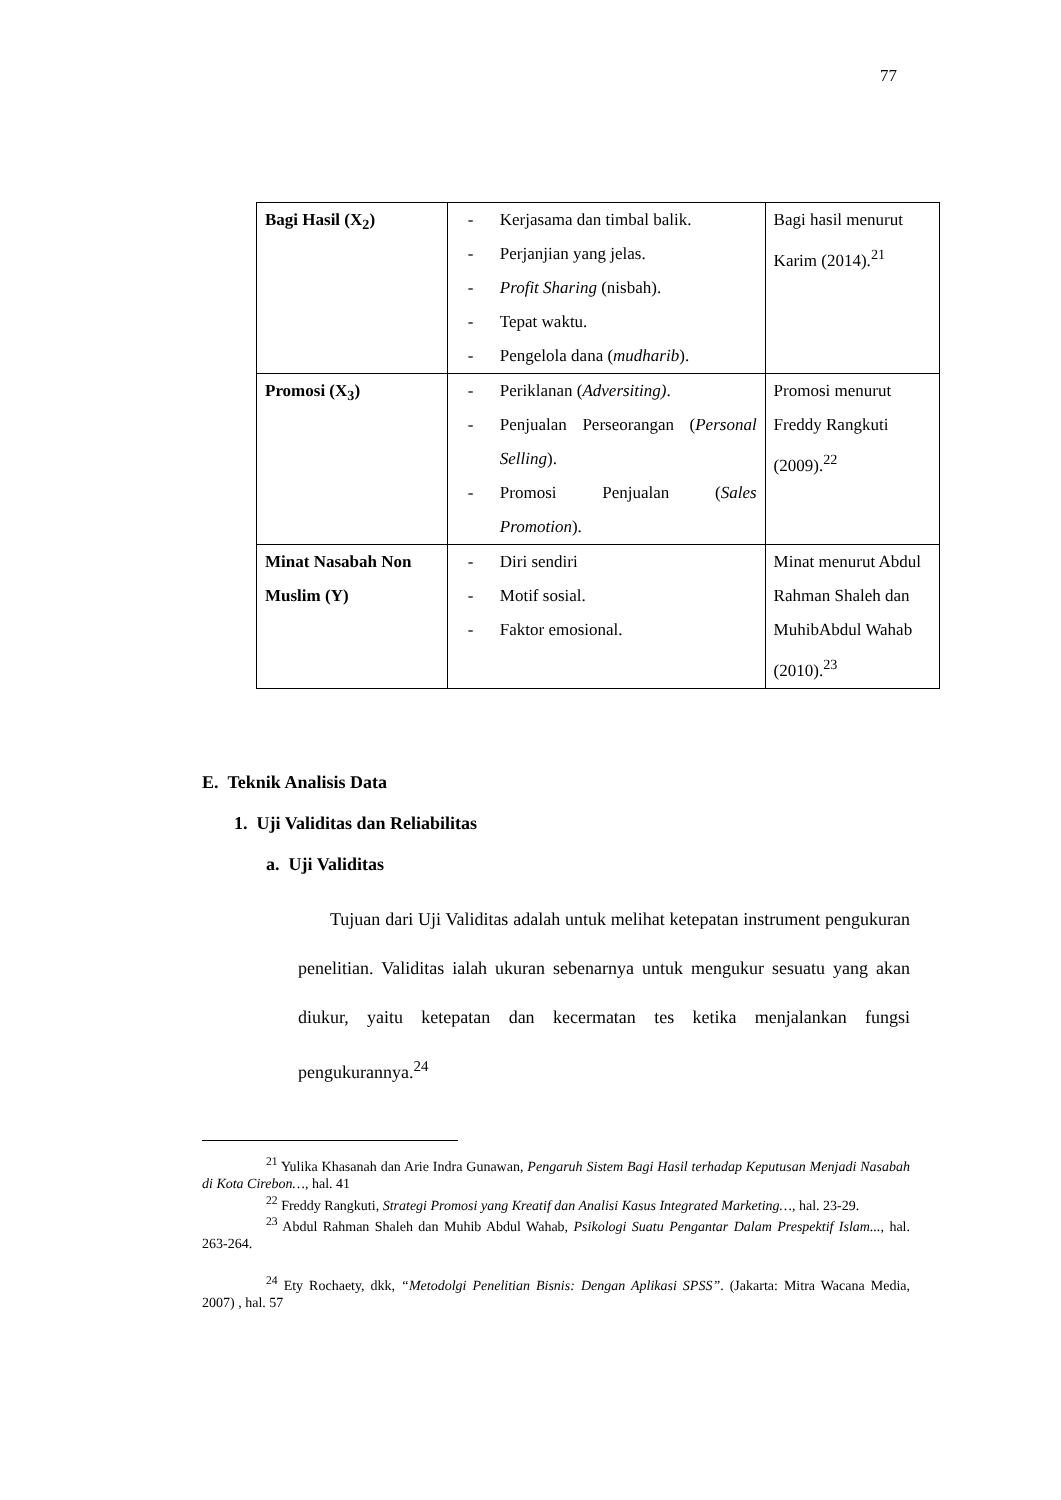77
| Bagi Hasil (X<sub>2</sub>) | - Kerjasama dan timbal balik. - Perjanjian yang jelas. - Profit Sharing (nisbah). - Tepat waktu. - Pengelola dana ( mudharib ). | Bagi hasil menurut Karim (2014).<sup>21</sup> |
| Promosi (X<sub>3</sub>) | - Periklanan ( Adversiting) . - Penjualan Perseorangan ( Personal Selling ). - Promosi Penjualan ( Sales Promotion ). | Promosi menurut Freddy Rangkuti (2009).<sup>22</sup> |
| Minat Nasabah Non Muslim (Y) | - Diri sendiri - Motif sosial. - Faktor emosional. | Minat menurut Abdul Rahman Shaleh dan MuhibAbdul Wahab (2010).<sup>23</sup> |
E. Teknik Analisis Data
1. Uji Validitas dan Reliabilitas
a. Uji Validitas
Tujuan dari Uji Validitas adalah untuk melihat ketepatan instrument pengukuran penelitian. Validitas ialah ukuran sebenarnya untuk mengukur sesuatu yang akan diukur, yaitu ketepatan dan kecermatan tes ketika menjalankan fungsi pengukurannya.<sup>24</sup>
<sup>21</sup> Yulika Khasanah dan Arie Indra Gunawan, Pengaruh Sistem Bagi Hasil terhadap Keputusan Menjadi Nasabah di Kota Cirebon…, hal. 41
<sup>22</sup> Freddy Rangkuti, Strategi Promosi yang Kreatif dan Analisi Kasus Integrated Marketing…, hal. 23-29.
<sup>23</sup> Abdul Rahman Shaleh dan Muhib Abdul Wahab, Psikologi Suatu Pengantar Dalam Prespektif Islam..., hal. 263-264.
<sup>24</sup> Ety Rochaety, dkk, “Metodolgi Penelitian Bisnis: Dengan Aplikasi SPSS”. (Jakarta: Mitra Wacana Media, 2007) , hal. 57